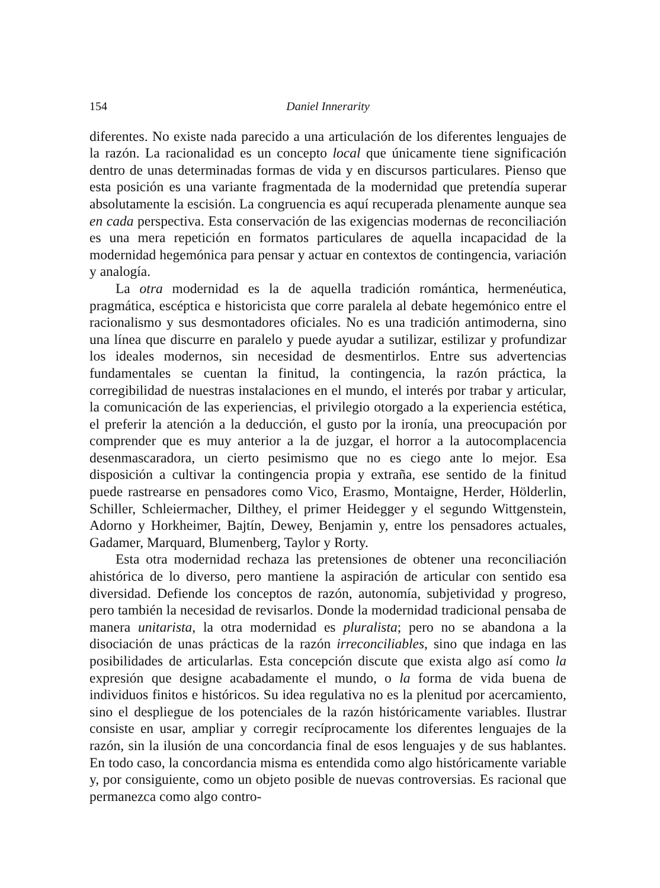154 Daniel Innerarity
diferentes. No existe nada parecido a una articulación de los diferentes lenguajes de la razón. La racionalidad es un concepto local que únicamente tiene significación dentro de unas determinadas formas de vida y en discursos particulares. Pienso que esta posición es una variante fragmentada de la modernidad que pretendía superar absolutamente la escisión. La congruencia es aquí recuperada plenamente aunque sea en cada perspectiva. Esta conservación de las exigencias modernas de reconciliación es una mera repetición en formatos particulares de aquella incapacidad de la modernidad hegemónica para pensar y actuar en contextos de contingencia, variación y analogía.
La otra modernidad es la de aquella tradición romántica, hermenéutica, pragmática, escéptica e historicista que corre paralela al debate hegemónico entre el racionalismo y sus desmontadores oficiales. No es una tradición antimoderna, sino una línea que discurre en paralelo y puede ayudar a sutilizar, estilizar y profundizar los ideales modernos, sin necesidad de desmentirlos. Entre sus advertencias fundamentales se cuentan la finitud, la contingencia, la razón práctica, la corregibilidad de nuestras instalaciones en el mundo, el interés por trabar y articular, la comunicación de las experiencias, el privilegio otorgado a la experiencia estética, el preferir la atención a la deducción, el gusto por la ironía, una preocupación por comprender que es muy anterior a la de juzgar, el horror a la autocomplacencia desenmascaradora, un cierto pesimismo que no es ciego ante lo mejor. Esa disposición a cultivar la contingencia propia y extraña, ese sentido de la finitud puede rastrearse en pensadores como Vico, Erasmo, Montaigne, Herder, Hölderlin, Schiller, Schleiermacher, Dilthey, el primer Heidegger y el segundo Wittgenstein, Adorno y Horkheimer, Bajtín, Dewey, Benjamin y, entre los pensadores actuales, Gadamer, Marquard, Blumenberg, Taylor y Rorty.
Esta otra modernidad rechaza las pretensiones de obtener una reconciliación ahistórica de lo diverso, pero mantiene la aspiración de articular con sentido esa diversidad. Defiende los conceptos de razón, autonomía, subjetividad y progreso, pero también la necesidad de revisarlos. Donde la modernidad tradicional pensaba de manera unitarista, la otra modernidad es pluralista; pero no se abandona a la disociación de unas prácticas de la razón irreconciliables, sino que indaga en las posibilidades de articularlas. Esta concepción discute que exista algo así como la expresión que designe acabadamente el mundo, o la forma de vida buena de individuos finitos e históricos. Su idea regulativa no es la plenitud por acercamiento, sino el despliegue de los potenciales de la razón históricamente variables. Ilustrar consiste en usar, ampliar y corregir recíprocamente los diferentes lenguajes de la razón, sin la ilusión de una concordancia final de esos lenguajes y de sus hablantes. En todo caso, la concordancia misma es entendida como algo históricamente variable y, por consiguiente, como un objeto posible de nuevas controversias. Es racional que permanezca como algo contro-